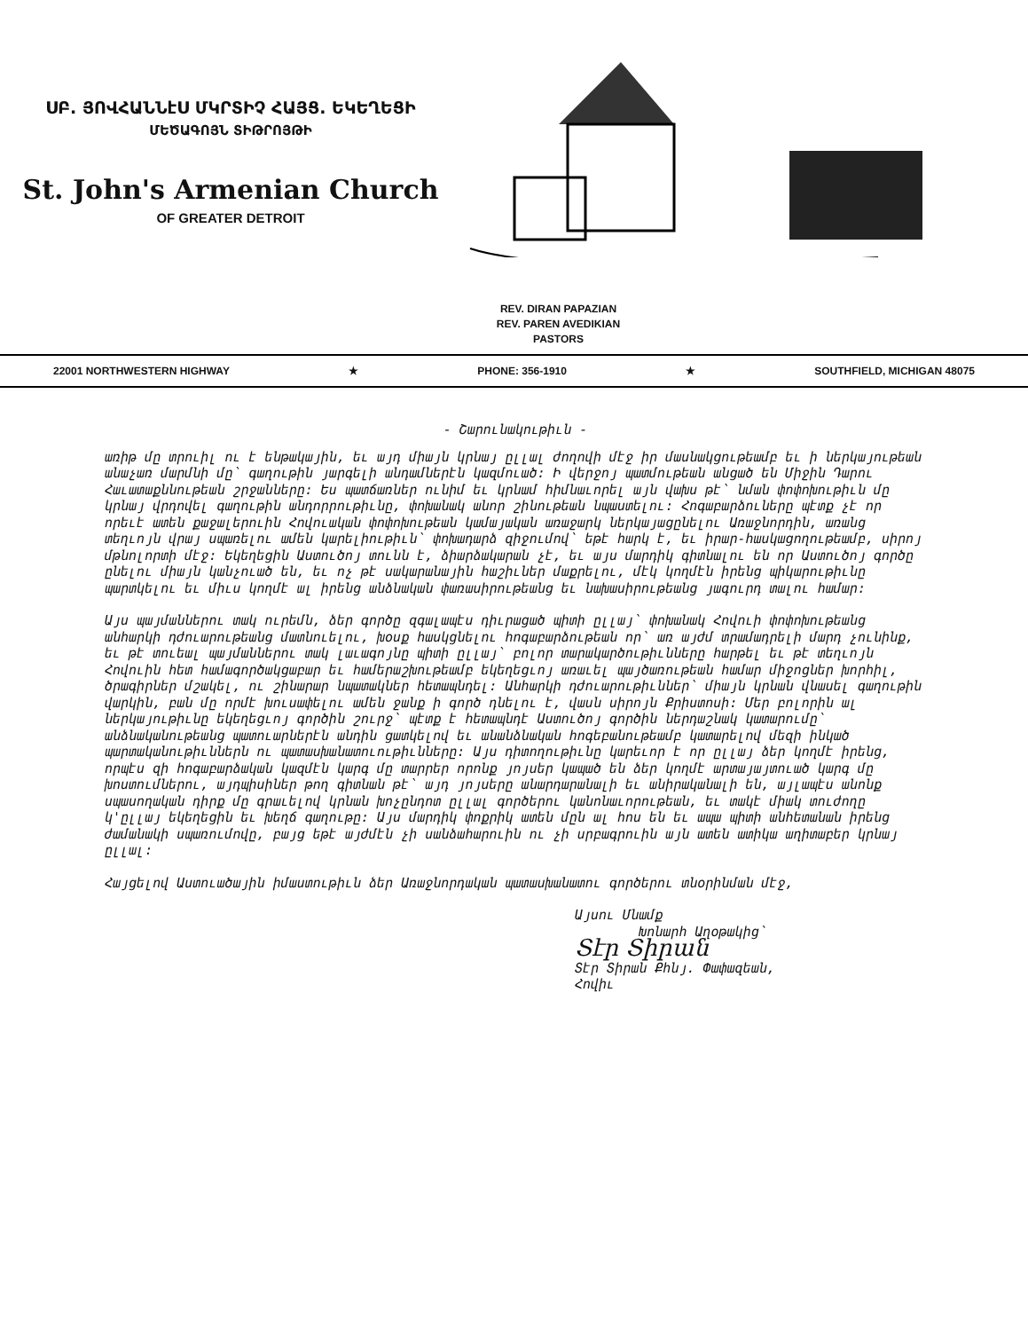ՍԲ. ՅՈՎՀԱՆՆէՍ ՄԿՐՏԻՉ ՀԱՅՑ. ԵԿԵՂԵՑԻ
ՄԵԾԱԳՈՅՆ ՏԻԹՐՈՅԹԻ
St. John's Armenian Church
OF GREATER DETROIT
REV. DIRAN PAPAZIAN
REV. PAREN AVEDIKIAN
PASTORS
22001 NORTHWESTERN HIGHWAY ★ PHONE: 356-1910 ★ SOUTHFIELD, MICHIGAN 48075
- Շարունակութիւն -
առիթ մը տրուիլ ու է ենթակային, եւ այդ միայն կրնայ ըլլալ ժողովի մէջ իր մասնակցութեամբ եւ ի ներկայութեան անաչառ մարմնի մը՝ գաղութին յարգելի անդամներէն կազմուած: Ի վերջոյ պատմութեան անցած են Միջին Դարու Հաւատաքննութեան շրջանները: Ես պատճառներ ունիմ եւ կրնամ հիմնաւորել այն վախս թէ՝ նման փոփոխութիւն մը կրնայ վրդովել գաղութին անդորրութիւնը, փոխանակ անոր շինութեան նպաստելու: Հոգաբարձուները պէտք չէ որ որեւէ ատեն քաջալերուին Հովուական փոփոխութեան կամայական առաջարկ ներկայացընելու Առաջնորդին, առանց տեղւոյն վրայ սպառելու ամեն կարելիութիւն՝ փոխադարձ զիջումով՝ եթէ հարկ է, եւ իրար-հասկացողութեամբ, սիրոյ մթնոլորտի մէջ: Եկեղեցին Աստուծոյ տունն է, ձիարձակարան չէ, եւ այս մարդիկ գիտնալու են որ Աստուծոյ գործը ընելու միայն կանչուած են, եւ ոչ թէ սակարանային հաշիւներ մաքրելու, մէկ կողմէն իրենց պիկարութիւնը պարտկելու եւ միւս կողմէ ալ իրենց անձնական փառասիրութեանց եւ նախասիրութեանց յագուրդ տալու համար:
Այս պայմաններու տակ ուրեմն, ձեր գործը զգալապէս դիւրացած պիտի ըլլայ՝ փոխանակ Հովուի փոփոխութեանց անհարկի դժուարութեանց մատնուելու, խօսք հասկցնելու հոգաբարձութեան որ՝ առ այժմ տրամադրելի մարդ չունինք, եւ թէ տուեալ պայմաններու տակ լաւագոյնը պիտի ըլլայ՝ բոլոր տարակարծութիւնները հարթել եւ թէ տեղւոյն Հովուին հետ համագործակցաբար եւ համերաշխութեամբ եկեղեցւոյ առաւել պայծառութեան համար միջոցներ խորհիլ, ծրագիրներ մշակել, ու շինարար նպատակներ հետապնդել: Անհարկի դժուարութիւններ՝ միայն կրնան վնասել գաղութին վարկին, բան մը որմէ խուսափելու ամեն ջանք ի գործ դնելու է, վասն սիրոյն Քրիստոսի: Մեր բոլորին ալ ներկայութիւնը եկեղեցւոյ գործին շուրջ՝ պէտք է հետապնդէ Աստուծոյ գործին ներդաշնակ կատարումը՝ անձնականութեանց պատուարներէն անդին ցատկելով եւ անանձնական հոգեբանութեամբ կատարելով մեզի ինկած պարտականութիւններն ու պատասխանատուութիւնները: Այս դիտողութիւնը կարեւոր է որ ըլլայ ձեր կողմէ իրենց, որպէս զի հոգաբարձական կազմէն կարգ մը տարրեր որոնք յոյսեր կապած են ձեր կողմէ արտայայտուած կարգ մը խոստումներու, այդպիսիներ թող գիտնան թէ՝ այդ յոյսերը անարդարանալի եւ անիրականալի են, այլապէս անոնք սպասողական դիրք մը գրաւելով կրնան խոչընդոտ ըլլալ գործերու կանոնաւորութեան, եւ տակէ միակ տուժողը կ'ըլլայ եկեղեցին եւ խեղճ գաղութը: Այս մարդիկ փոքրիկ ատեն մըն ալ հոս են եւ ապա պիտի անհետանան իրենց ժամանակի սպառումովը, բայց եթէ այժմէն չի սանձահարուին ու չի սրբագրուին այն ատեն ատիկա աղիտաբեր կրնայ ըլլալ:
Հայցելով Աստուածային իմաստութիւն ձեր Առաջնորդական պատասխանատու գործերու տնօրինման մէջ,
Այսու Մնամք
Խոնարհ Աղօթակից՝
Տէր Տիրան
Տէր Տիրան Քհնյ. Փափազեան,
Հովիւ